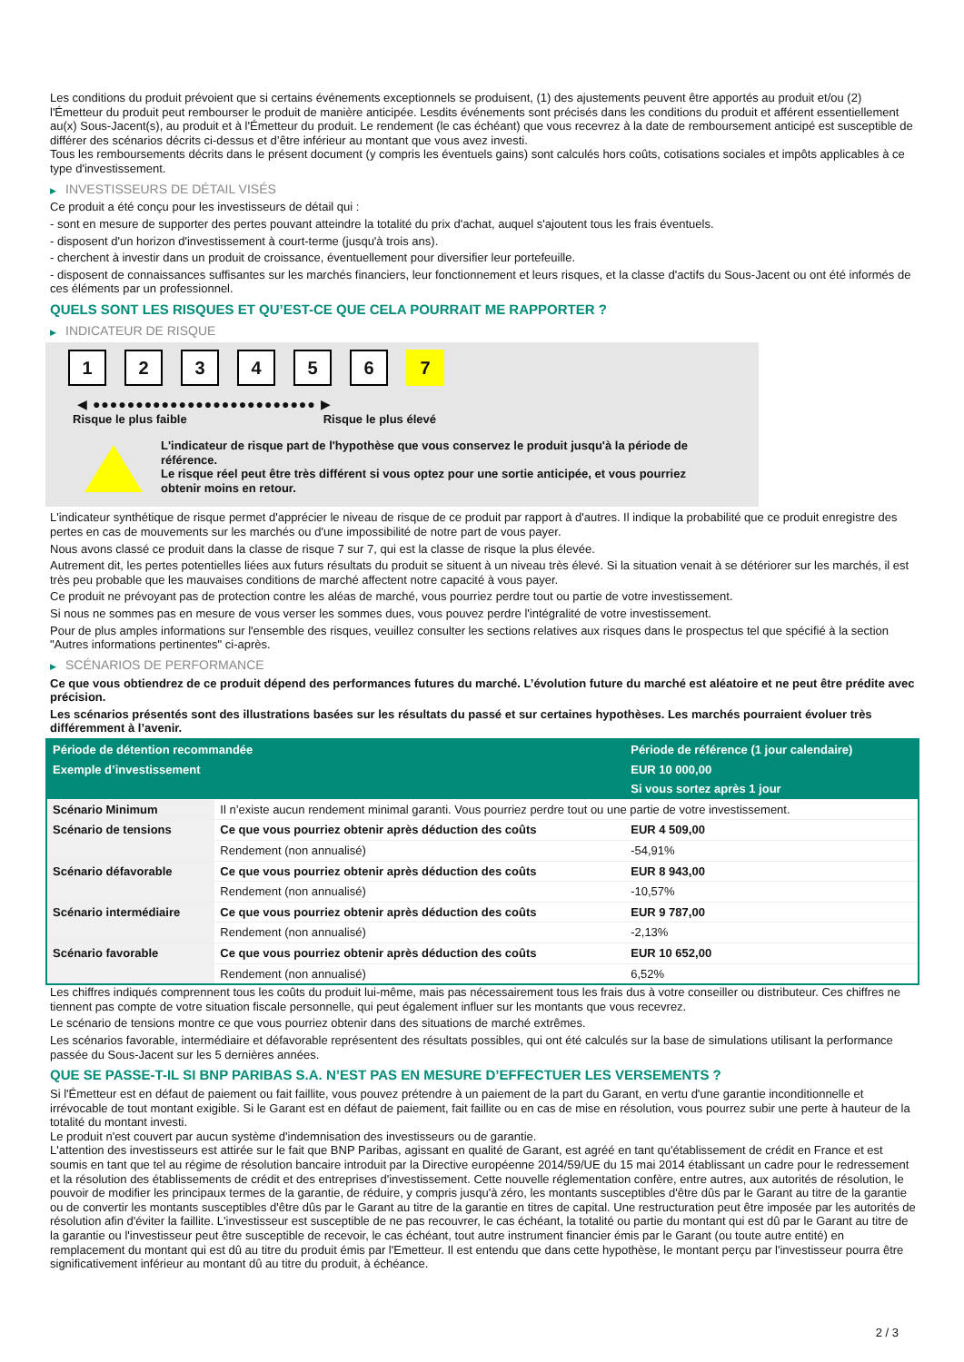Les conditions du produit prévoient que si certains événements exceptionnels se produisent, (1) des ajustements peuvent être apportés au produit et/ou (2) l'Émetteur du produit peut rembourser le produit de manière anticipée. Lesdits événements sont précisés dans les conditions du produit et afférent essentiellement au(x) Sous-Jacent(s), au produit et à l'Émetteur du produit. Le rendement (le cas échéant) que vous recevrez à la date de remboursement anticipé est susceptible de différer des scénarios décrits ci-dessus et d’être inférieur au montant que vous avez investi.
Tous les remboursements décrits dans le présent document (y compris les éventuels gains) sont calculés hors coûts, cotisations sociales et impôts applicables à ce type d'investissement.
▶ INVESTISSEURS DE DÉTAIL VISÉS
Ce produit a été conçu pour les investisseurs de détail qui :
- sont en mesure de supporter des pertes pouvant atteindre la totalité du prix d'achat, auquel s'ajoutent tous les frais éventuels.
- disposent d'un horizon d'investissement à court-terme (jusqu'à trois ans).
- cherchent à investir dans un produit de croissance, éventuellement pour diversifier leur portefeuille.
- disposent de connaissances suffisantes sur les marchés financiers, leur fonctionnement et leurs risques, et la classe d'actifs du Sous-Jacent ou ont été informés de ces éléments par un professionnel.
QUELS SONT LES RISQUES ET QU’EST-CE QUE CELA POURRAIT ME RAPPORTER ?
▶ INDICATEUR DE RISQUE
1 2 3 4 5 6 7
◀ ●●●●●●●●●●●●●●●●●●●●●●●●●● ▶
Risque le plus faible Risque le plus élevé
L'indicateur de risque part de l'hypothèse que vous conservez le produit jusqu'à la période de référence.
Le risque réel peut être très différent si vous optez pour une sortie anticipée, et vous pourriez obtenir moins en retour.
L'indicateur synthétique de risque permet d'apprécier le niveau de risque de ce produit par rapport à d'autres. Il indique la probabilité que ce produit enregistre des pertes en cas de mouvements sur les marchés ou d'une impossibilité de notre part de vous payer.
Nous avons classé ce produit dans la classe de risque 7 sur 7, qui est la classe de risque la plus élevée.
Autrement dit, les pertes potentielles liées aux futurs résultats du produit se situent à un niveau très élevé. Si la situation venait à se détériorer sur les marchés, il est très peu probable que les mauvaises conditions de marché affectent notre capacité à vous payer.
Ce produit ne prévoyant pas de protection contre les aléas de marché, vous pourriez perdre tout ou partie de votre investissement.
Si nous ne sommes pas en mesure de vous verser les sommes dues, vous pouvez perdre l'intégralité de votre investissement.
Pour de plus amples informations sur l'ensemble des risques, veuillez consulter les sections relatives aux risques dans le prospectus tel que spécifié à la section "Autres informations pertinentes" ci-après.
▶ SCÉNARIOS DE PERFORMANCE
Ce que vous obtiendrez de ce produit dépend des performances futures du marché. L’évolution future du marché est aléatoire et ne peut être prédite avec précision.
Les scénarios présentés sont des illustrations basées sur les résultats du passé et sur certaines hypothèses. Les marchés pourraient évoluer très différemment à l’avenir.
| Période de détention recommandée | | Période de référence (1 jour calendaire) |
| --- | --- | --- |
| Exemple d’investissement | | EUR 10 000,00 |
| | | Si vous sortez après 1 jour |
| Scénario Minimum | Il n’existe aucun rendement minimal garanti. Vous pourriez perdre tout ou une partie de votre investissement. | |
| Scénario de tensions | Ce que vous pourriez obtenir après déduction des coûts | EUR 4 509,00 |
| | Rendement (non annualisé) | -54,91% |
| Scénario défavorable | Ce que vous pourriez obtenir après déduction des coûts | EUR 8 943,00 |
| | Rendement (non annualisé) | -10,57% |
| Scénario intermédiaire | Ce que vous pourriez obtenir après déduction des coûts | EUR 9 787,00 |
| | Rendement (non annualisé) | -2,13% |
| Scénario favorable | Ce que vous pourriez obtenir après déduction des coûts | EUR 10 652,00 |
| | Rendement (non annualisé) | 6,52% |
Les chiffres indiqués comprennent tous les coûts du produit lui-même, mais pas nécessairement tous les frais dus à votre conseiller ou distributeur. Ces chiffres ne tiennent pas compte de votre situation fiscale personnelle, qui peut également influer sur les montants que vous recevrez.
Le scénario de tensions montre ce que vous pourriez obtenir dans des situations de marché extrêmes.
Les scénarios favorable, intermédiaire et défavorable représentent des résultats possibles, qui ont été calculés sur la base de simulations utilisant la performance passée du Sous-Jacent sur les 5 dernières années.
QUE SE PASSE-T-IL SI BNP PARIBAS S.A. N’EST PAS EN MESURE D’EFFECTUER LES VERSEMENTS ?
Si l'Émetteur est en défaut de paiement ou fait faillite, vous pouvez prétendre à un paiement de la part du Garant, en vertu d'une garantie inconditionnelle et irrévocable de tout montant exigible. Si le Garant est en défaut de paiement, fait faillite ou en cas de mise en résolution, vous pourrez subir une perte à hauteur de la totalité du montant investi.
Le produit n'est couvert par aucun système d'indemnisation des investisseurs ou de garantie.
L'attention des investisseurs est attirée sur le fait que BNP Paribas, agissant en qualité de Garant, est agréé en tant qu'établissement de crédit en France et est soumis en tant que tel au régime de résolution bancaire introduit par la Directive européenne 2014/59/UE du 15 mai 2014 établissant un cadre pour le redressement et la résolution des établissements de crédit et des entreprises d'investissement. Cette nouvelle réglementation confère, entre autres, aux autorités de résolution, le pouvoir de modifier les principaux termes de la garantie, de réduire, y compris jusqu'à zéro, les montants susceptibles d'être dûs par le Garant au titre de la garantie ou de convertir les montants susceptibles d'être dûs par le Garant au titre de la garantie en titres de capital. Une restructuration peut être imposée par les autorités de résolution afin d'éviter la faillite. L'investisseur est susceptible de ne pas recouvrer, le cas échéant, la totalité ou partie du montant qui est dû par le Garant au titre de la garantie ou l'investisseur peut être susceptible de recevoir, le cas échéant, tout autre instrument financier émis par le Garant (ou toute autre entité) en remplacement du montant qui est dû au titre du produit émis par l'Emetteur. Il est entendu que dans cette hypothèse, le montant perçu par l'investisseur pourra être significativement inférieur au montant dû au titre du produit, à échéance.
2 / 3